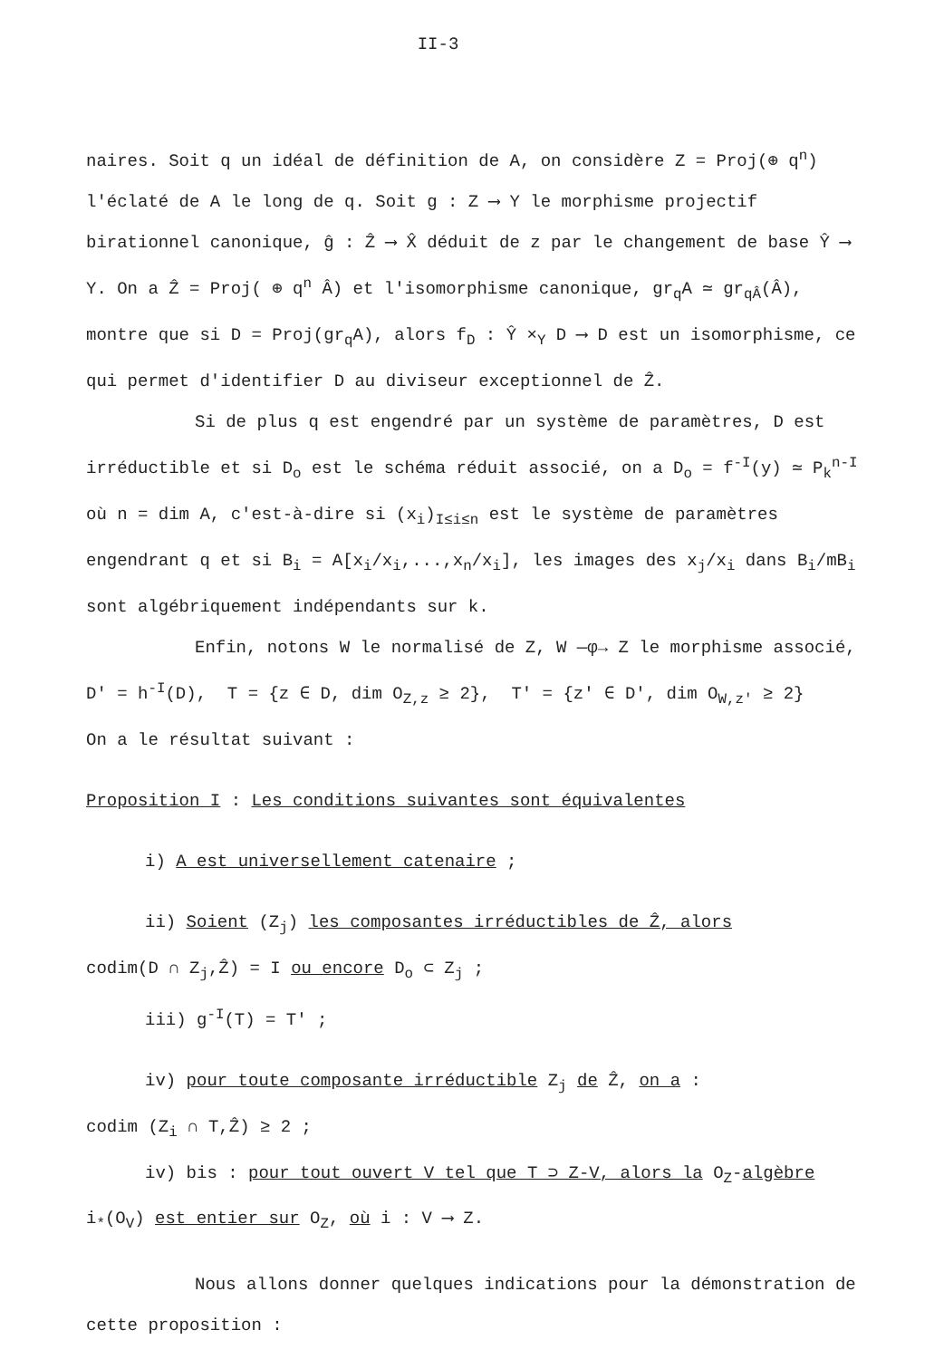II-3
naires. Soit q un idéal de définition de A, on considère Z = Proj(⊕ q<sup>n</sup>) l'éclaté de A le long de q. Soit g : Z ⟶ Y le morphisme projectif birationnel canonique, ĝ : Ẑ ⟶ X̂ déduit de z par le changement de base Ŷ ⟶ Y. On a Ẑ = Proj( ⊕ q<sup>n</sup> Â) et l'isomorphisme canonique, gr<sub>q</sub>A ≃ gr<sub>qÂ</sub>(Â), montre que si D = Proj(gr<sub>q</sub>A), alors f<sub>D</sub> : Ŷ ×<sub>Y</sub> D ⟶ D est un isomorphisme, ce qui permet d'identifier D au diviseur exceptionnel de Ẑ.
Si de plus q est engendré par un système de paramètres, D est irréductible et si D<sub>o</sub> est le schéma réduit associé, on a D<sub>o</sub> = f<sup>-I</sup>(y) ≃ P<sub>k</sub><sup>n-I</sup> où n = dim A, c'est-à-dire si (x<sub>i</sub>)<sub>I≤i≤n</sub> est le système de paramètres engendrant q et si B<sub>i</sub> = A[x<sub>i</sub>/x<sub>i</sub>,...,x<sub>n</sub>/x<sub>i</sub>], les images des x<sub>j</sub>/x<sub>i</sub> dans B<sub>i</sub>/mB<sub>i</sub> sont algébriquement indépendants sur k.
Enfin, notons W le normalisé de Z, W —φ→ Z le morphisme associé, D' = h<sup>-I</sup>(D), T = {z ∈ D, dim O<sub>Z,z</sub> ≥ 2}, T' = {z' ∈ D', dim O<sub>W,z'</sub> ≥ 2}
On a le résultat suivant :
Proposition I : Les conditions suivantes sont équivalentes
i) A est universellement catenaire ;
ii) Soient (Z<sub>j</sub>) les composantes irréductibles de Ẑ, alors
codim(D ∩ Z<sub>j</sub>,Ẑ) = I ou encore D<sub>o</sub> ⊂ Z<sub>j</sub> ;
iii) g<sup>-I</sup>(T) = T' ;
iv) pour toute composante irréductible Z<sub>j</sub> de Ẑ, on a :
codim (Z<sub>i</sub> ∩ T,Ẑ) ≥ 2 ;
iv) bis : pour tout ouvert V tel que T ⊃ Z-V, alors la O<sub>Z</sub>-algèbre
i<sub>*</sub>(O<sub>V</sub>) est entier sur O<sub>Z</sub>, où i : V ⟶ Z.
Nous allons donner quelques indications pour la démonstration de cette proposition :